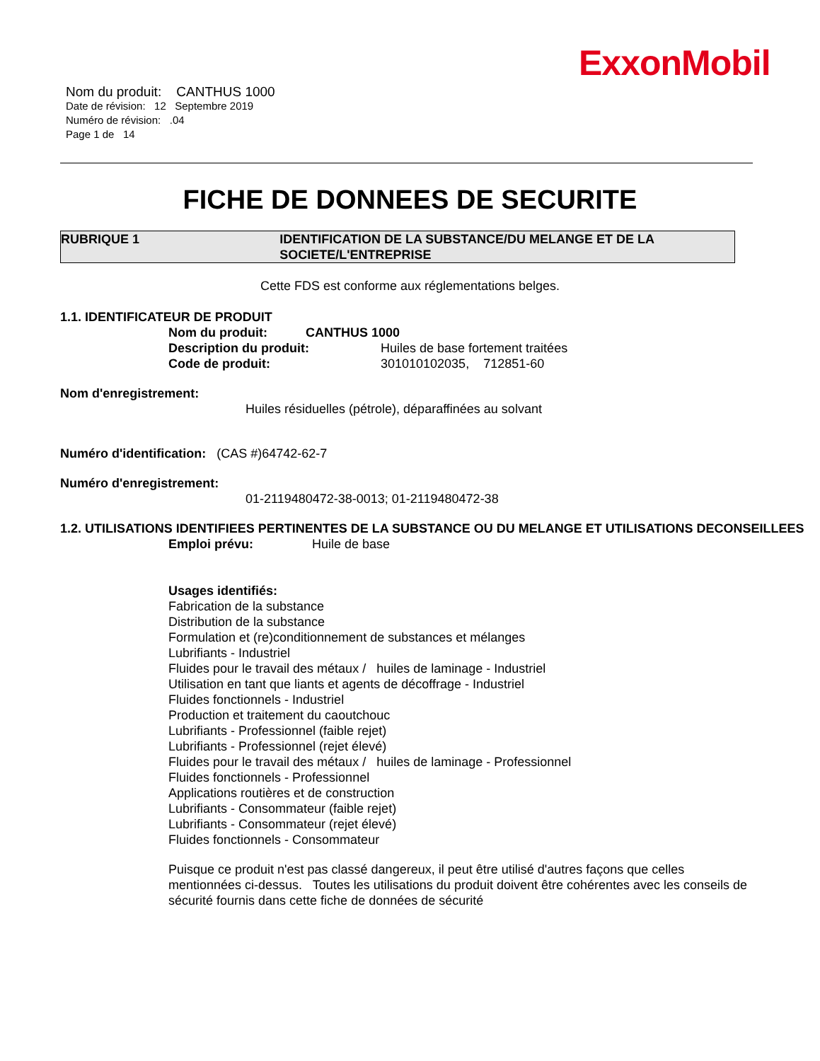ExxonMobil
Nom du produit: CANTHUS 1000
Date de révision: 12 Septembre 2019
Numéro de révision: .04
Page 1 de 14
FICHE DE DONNEES DE SECURITE
RUBRIQUE 1 IDENTIFICATION DE LA SUBSTANCE/DU MELANGE ET DE LA SOCIETE/L'ENTREPRISE
Cette FDS est conforme aux réglementations belges.
1.1. IDENTIFICATEUR DE PRODUIT
Nom du produit: CANTHUS 1000
Description du produit: Huiles de base fortement traitées
Code de produit: 301010102035, 712851-60
Nom d'enregistrement:
Huiles résiduelles (pétrole), déparaffinées au solvant
Numéro d'identification: (CAS #)64742-62-7
Numéro d'enregistrement:
01-2119480472-38-0013; 01-2119480472-38
1.2. UTILISATIONS IDENTIFIEES PERTINENTES DE LA SUBSTANCE OU DU MELANGE ET UTILISATIONS DECONSEILLEES
Emploi prévu: Huile de base
Usages identifiés:
Fabrication de la substance
Distribution de la substance
Formulation et (re)conditionnement de substances et mélanges
Lubrifiants - Industriel
Fluides pour le travail des métaux / huiles de laminage - Industriel
Utilisation en tant que liants et agents de décoffrage - Industriel
Fluides fonctionnels - Industriel
Production et traitement du caoutchouc
Lubrifiants - Professionnel (faible rejet)
Lubrifiants - Professionnel (rejet élevé)
Fluides pour le travail des métaux / huiles de laminage - Professionnel
Fluides fonctionnels - Professionnel
Applications routières et de construction
Lubrifiants - Consommateur (faible rejet)
Lubrifiants - Consommateur (rejet élevé)
Fluides fonctionnels - Consommateur
Puisque ce produit n'est pas classé dangereux, il peut être utilisé d'autres façons que celles mentionnées ci-dessus. Toutes les utilisations du produit doivent être cohérentes avec les conseils de sécurité fournis dans cette fiche de données de sécurité